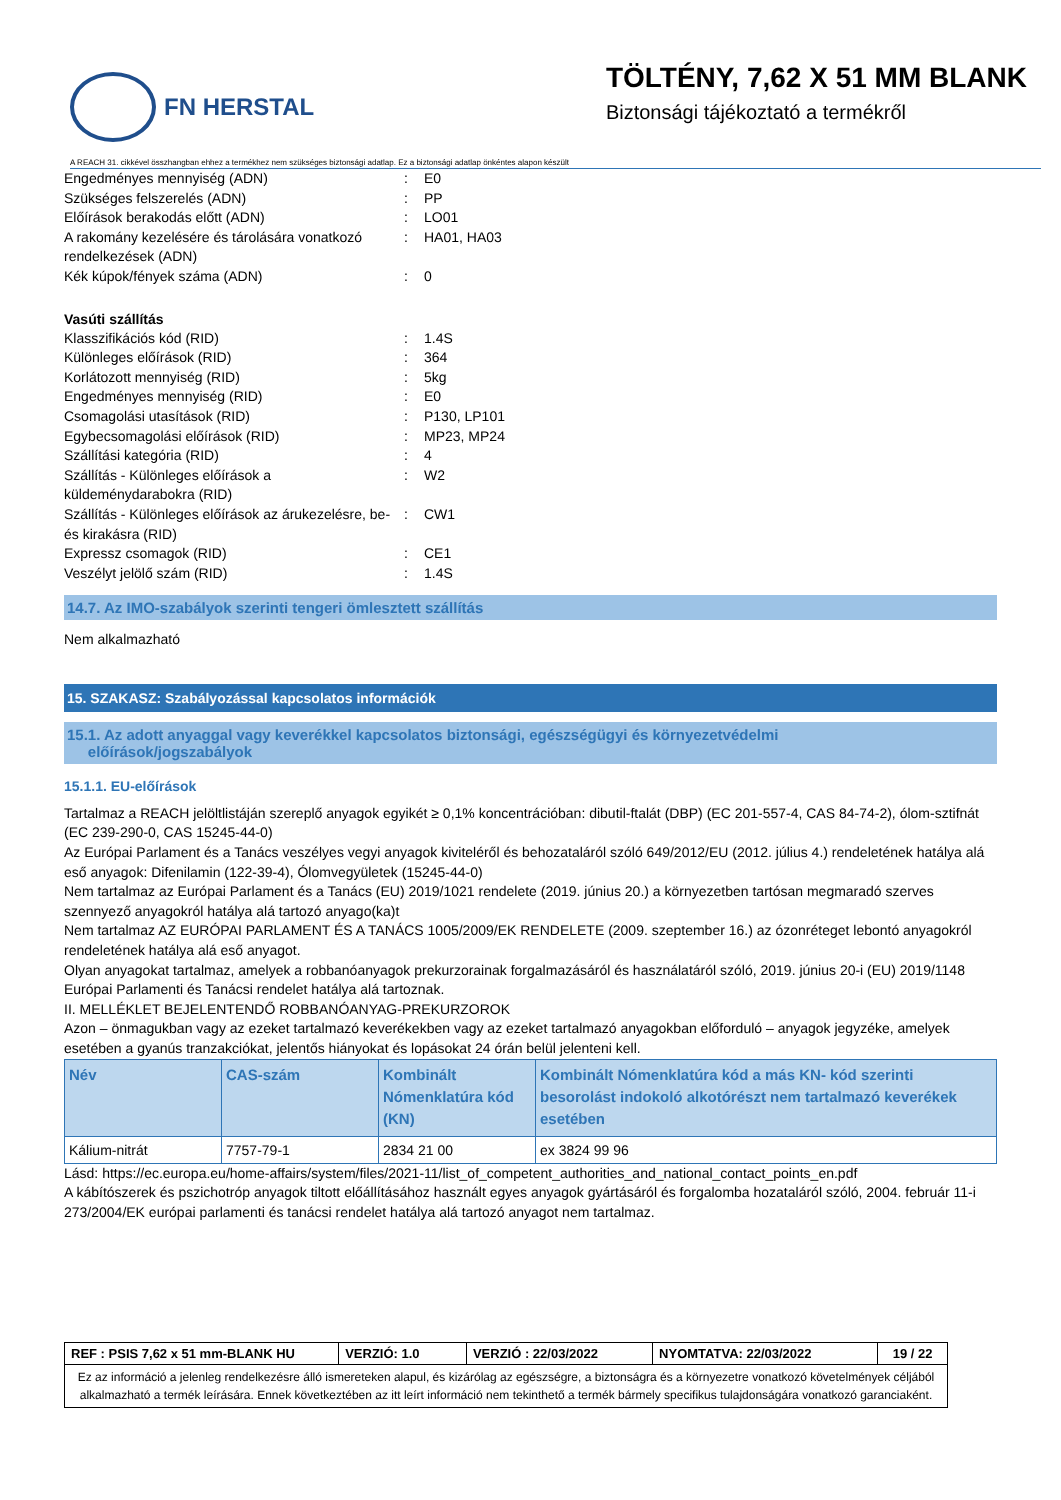FN HERSTAL
TÖLTÉNY, 7,62 X 51 MM BLANK
Biztonsági tájékoztató a termékről
A REACH 31. cikkével összhangban ehhez a termékhez nem szükséges biztonsági adatlap. Ez a biztonsági adatlap önkéntes alapon készült
Engedményes mennyiség (ADN): E0
Szükséges felszerelés (ADN): PP
Előírások berakodás előtt (ADN): LO01
A rakomány kezelésére és tárolására vonatkozó rendelkezések (ADN): HA01, HA03
Kék kúpok/fények száma (ADN): 0
Vasúti szállítás
Klasszifikációs kód (RID): 1.4S
Különleges előírások (RID): 364
Korlátozott mennyiség (RID): 5kg
Engedményes mennyiség (RID): E0
Csomagolási utasítások (RID): P130, LP101
Egybecsomagolási előírások (RID): MP23, MP24
Szállítási kategória (RID): 4
Szállítás - Különleges előírások a küldeménydarabokra (RID): W2
Szállítás - Különleges előírások az árukezelésre, be- és kirakásra (RID): CW1
Expressz csomagok (RID): CE1
Veszélyt jelölő szám (RID): 1.4S
14.7. Az IMO-szabályok szerinti tengeri ömlesztett szállítás
Nem alkalmazható
15. SZAKASZ: Szabályozással kapcsolatos információk
15.1. Az adott anyaggal vagy keverékkel kapcsolatos biztonsági, egészségügyi és környezetvédelmi
előírások/jogszabályok
15.1.1. EU-előírások
Tartalmaz a REACH jelöltlistáján szereplő anyagok egyikét ≥ 0,1% koncentrációban: dibutil-ftalát (DBP) (EC 201-557-4, CAS 84-74-2), ólom-sztifnát (EC 239-290-0, CAS 15245-44-0)
Az Európai Parlament és a Tanács veszélyes vegyi anyagok kiviteléről és behozataláról szóló 649/2012/EU (2012. július 4.) rendeletének hatálya alá eső anyagok: Difenilamin (122-39-4), Ólomvegyületek (15245-44-0)
Nem tartalmaz az Európai Parlament és a Tanács (EU) 2019/1021 rendelete (2019. június 20.) a környezetben tartósan megmaradó szerves szennyező anyagokról hatálya alá tartozó anyago(ka)t
Nem tartalmaz AZ EURÓPAI PARLAMENT ÉS A TANÁCS 1005/2009/EK RENDELETE (2009. szeptember 16.) az ózonréteget lebontó anyagokról rendeletének hatálya alá eső anyagot.
Olyan anyagokat tartalmaz, amelyek a robbanóanyagok prekurzorainak forgalmazásáról és használatáról szóló, 2019. június 20-i (EU) 2019/1148 Európai Parlamenti és Tanácsi rendelet hatálya alá tartoznak.
II. MELLÉKLET BEJELENTENDŐ ROBBANÓANYAG-PREKURZOROK
Azon – önmagukban vagy az ezeket tartalmazó keverékekben vagy az ezeket tartalmazó anyagokban előforduló – anyagok jegyzéke, amelyek esetében a gyanús tranzakciókat, jelentős hiányokat és lopásokat 24 órán belül jelenteni kell.
| Név | CAS-szám | Kombinált Nómenklatúra kód (KN) | Kombinált Nómenklatúra kód a más KN- kód szerinti besorolást indokoló alkotórészt nem tartalmazó keverékek esetében |
| --- | --- | --- | --- |
| Kálium-nitrát | 7757-79-1 | 2834 21 00 | ex 3824 99 96 |
Lásd: https://ec.europa.eu/home-affairs/system/files/2021-11/list_of_competent_authorities_and_national_contact_points_en.pdf
A kábítószerek és pszichotróp anyagok tiltott előállításához használt egyes anyagok gyártásáról és forgalomba hozataláról szóló, 2004. február 11-i 273/2004/EK európai parlamenti és tanácsi rendelet hatálya alá tartozó anyagot nem tartalmaz.
| REF : PSIS 7,62 x 51 mm-BLANK HU | VERZIÓ: 1.0 | VERZIÓ : 22/03/2022 | NYOMTATVA: 22/03/2022 | 19 / 22 |
| Ez az információ a jelenleg rendelkezésre álló ismereteken alapul, és kizárólag az egészségre, a biztonságra és a környezetre vonatkozó követelmények céljából alkalmazható a termék leírására. Ennek következtében az itt leírt információ nem tekinthető a termék bármely specifikus tulajdonságára vonatkozó garanciaként. | | | | |